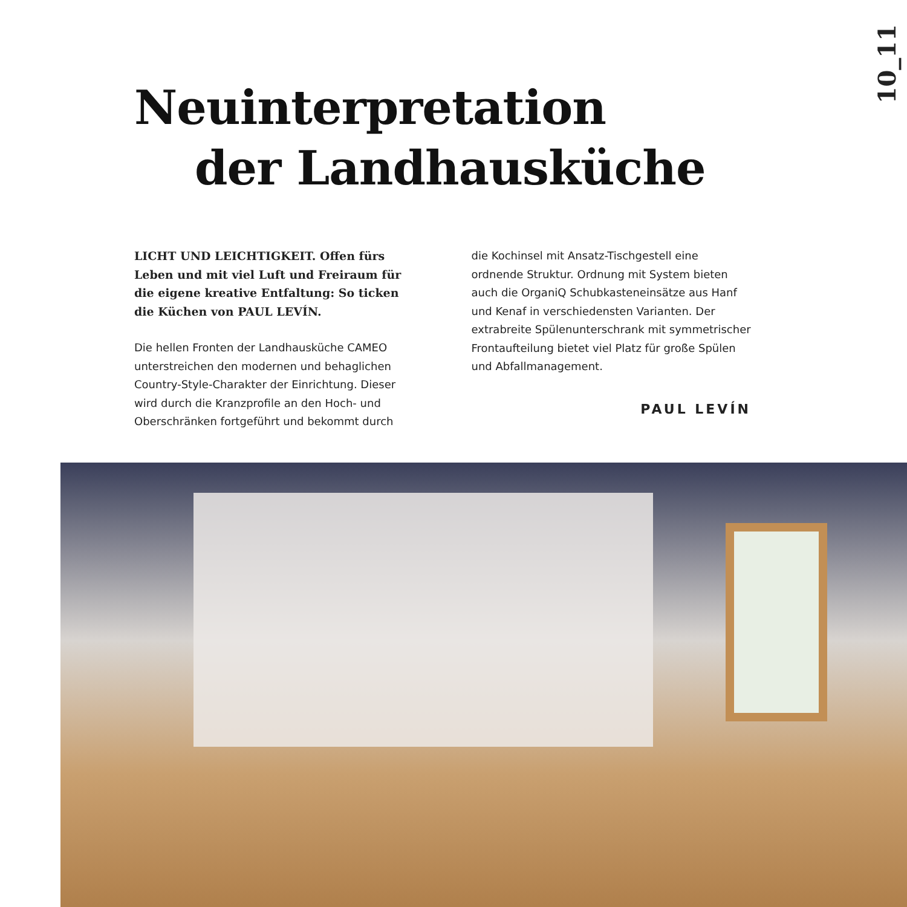10_11
Neuinterpretation
der Landhausküche
LICHT UND LEICHTIGKEIT. Offen fürs Leben und mit viel Luft und Freiraum für die eigene kreative Entfaltung: So ticken die Küchen von PAUL LEVÍN.
Die hellen Fronten der Landhausküche CAMEO unterstreichen den modernen und behaglichen Country-Style-Charakter der Einrichtung. Dieser wird durch die Kranzprofile an den Hoch- und Oberschränken fortgeführt und bekommt durch
die Kochinsel mit Ansatz-Tischgestell eine ordnende Struktur. Ordnung mit System bieten auch die OrganiQ Schubkasteneinsätze aus Hanf und Kenaf in verschiedensten Varianten. Der extrabreite Spülenunterschrank mit symmetrischer Frontaufteilung bietet viel Platz für große Spülen und Abfallmanagement.
PAUL LEVÍN